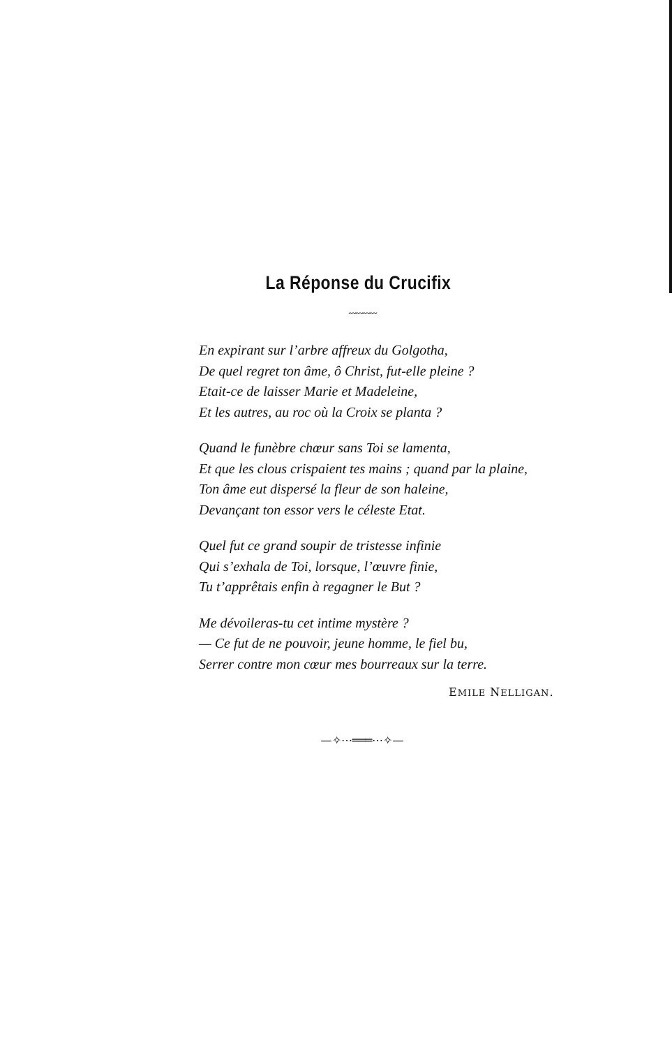La Réponse du Crucifix
〰〰〰〰
En expirant sur l’arbre affreux du Golgotha,
De quel regret ton âme, ô Christ, fut-elle pleine ?
Etait-ce de laisser Marie et Madeleine,
Et les autres, au roc où la Croix se planta ?
Quand le funèbre chœur sans Toi se lamenta,
Et que les clous crispaient tes mains ; quand par la plaine,
Ton âme eut dispersé la fleur de son haleine,
Devançant ton essor vers le céleste Etat.
Quel fut ce grand soupir de tristesse infinie
Qui s’exhala de Toi, lorsque, l’œuvre finie,
Tu t’apprêtais enfin à regagner le But ?
Me dévoileras-tu cet intime mystère ?
— Ce fut de ne pouvoir, jeune homme, le fiel bu,
Serrer contre mon cœur mes bourreaux sur la terre.
EMILE NELLIGAN.
—✧⋯═══⋯✧—